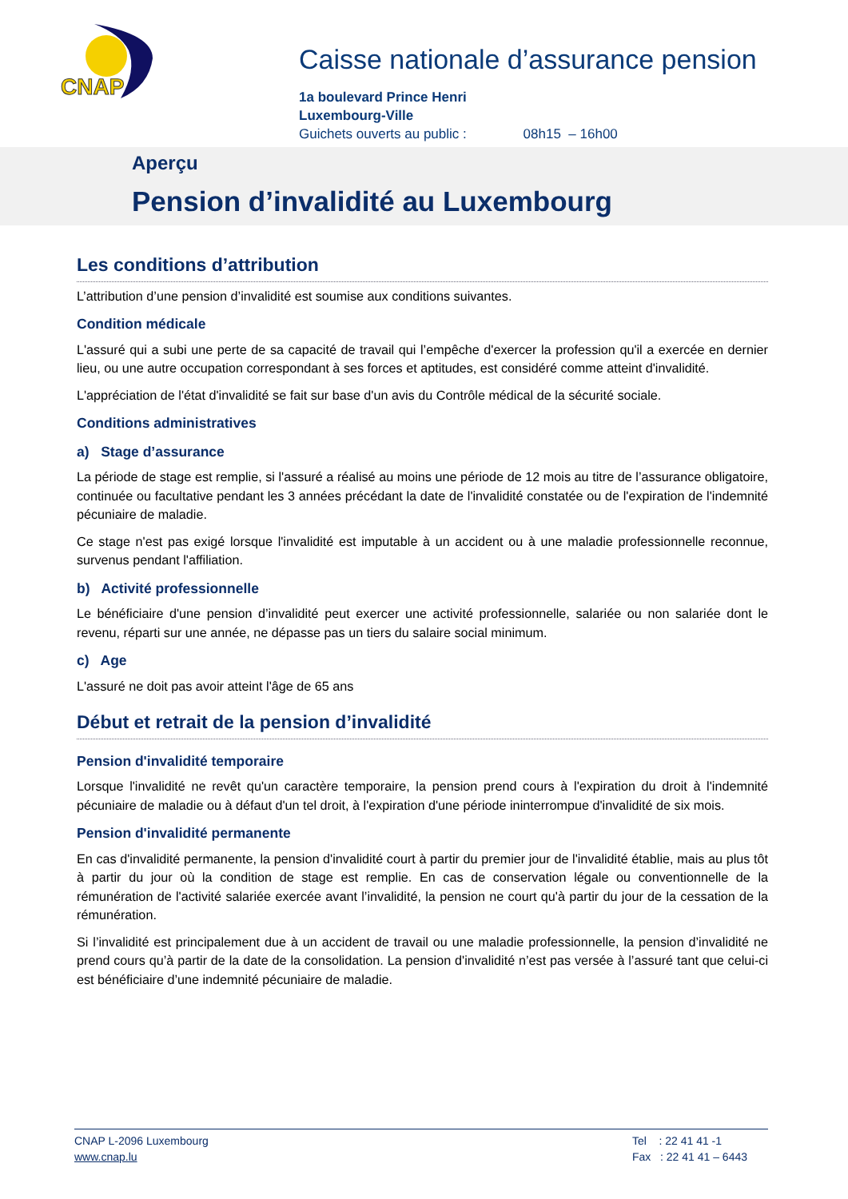CNAP
Caisse nationale d’assurance pension
1a boulevard Prince Henri
Luxembourg-Ville
Guichets ouverts au public : 08h15 – 16h00
Aperçu
Pension d’invalidité au Luxembourg
Les conditions d’attribution
L’attribution d’une pension d’invalidité est soumise aux conditions suivantes.
Condition médicale
L'assuré qui a subi une perte de sa capacité de travail qui l’empêche d'exercer la profession qu'il a exercée en dernier lieu, ou une autre occupation correspondant à ses forces et aptitudes, est considéré comme atteint d'invalidité.
L'appréciation de l'état d'invalidité se fait sur base d'un avis du Contrôle médical de la sécurité sociale.
Conditions administratives
a) Stage d’assurance
La période de stage est remplie, si l'assuré a réalisé au moins une période de 12 mois au titre de l’assurance obligatoire, continuée ou facultative pendant les 3 années précédant la date de l'invalidité constatée ou de l'expiration de l'indemnité pécuniaire de maladie.
Ce stage n'est pas exigé lorsque l'invalidité est imputable à un accident ou à une maladie professionnelle reconnue, survenus pendant l'affiliation.
b) Activité professionnelle
Le bénéficiaire d'une pension d’invalidité peut exercer une activité professionnelle, salariée ou non salariée dont le revenu, réparti sur une année, ne dépasse pas un tiers du salaire social minimum.
c) Age
L'assuré ne doit pas avoir atteint l'âge de 65 ans
Début et retrait de la pension d’invalidité
Pension d'invalidité temporaire
Lorsque l'invalidité ne revêt qu'un caractère temporaire, la pension prend cours à l'expiration du droit à l'indemnité pécuniaire de maladie ou à défaut d'un tel droit, à l'expiration d'une période ininterrompue d'invalidité de six mois.
Pension d'invalidité permanente
En cas d'invalidité permanente, la pension d'invalidité court à partir du premier jour de l'invalidité établie, mais au plus tôt à partir du jour où la condition de stage est remplie. En cas de conservation légale ou conventionnelle de la rémunération de l'activité salariée exercée avant l’invalidité, la pension ne court qu'à partir du jour de la cessation de la rémunération.
Si l’invalidité est principalement due à un accident de travail ou une maladie professionnelle, la pension d’invalidité ne prend cours qu’à partir de la date de la consolidation. La pension d'invalidité n’est pas versée à l’assuré tant que celui-ci est bénéficiaire d’une indemnité pécuniaire de maladie.
CNAP L-2096 Luxembourg
www.cnap.lu
Tel : 22 41 41 -1
Fax : 22 41 41 – 6443